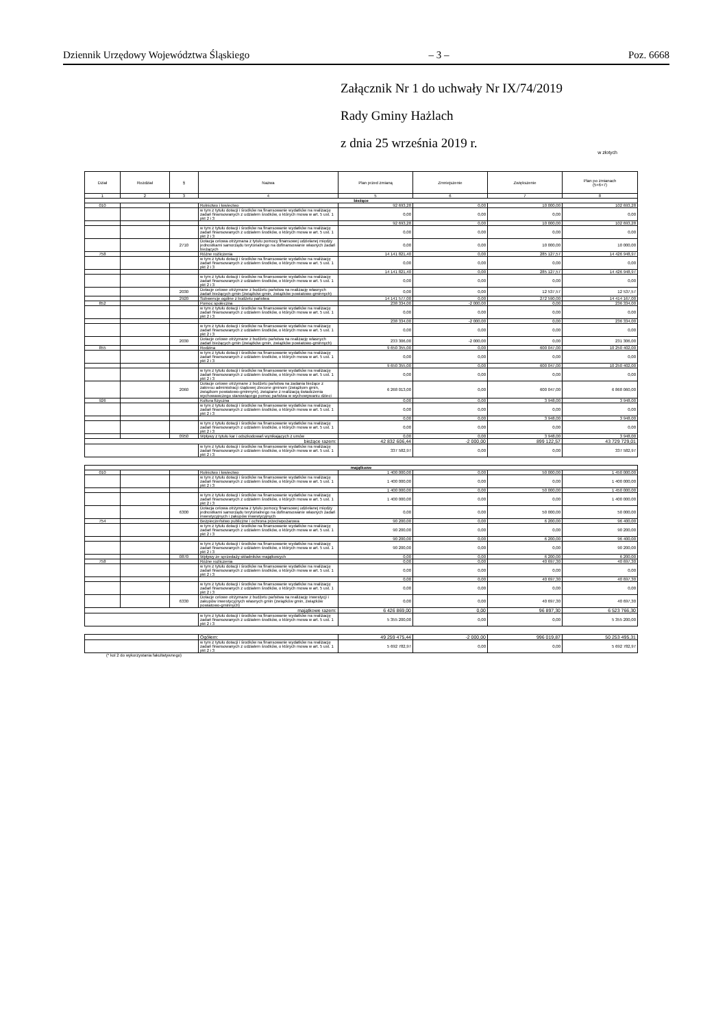Dziennik Urzędowy Województwa Śląskiego – 3 – Poz. 6668
Załącznik Nr 1 do uchwały Nr IX/74/2019
Rady Gminy Hażlach
z dnia 25 września 2019 r.
w złotych
| Dział | Rozdział | § | Nazwa | Plan przed zmianą | Zmniejszenie | Zwiększenie | Plan po zmianach (5+6+7) |
| --- | --- | --- | --- | --- | --- | --- | --- |
| 1 | 2 | 3 | 4 | 5 | 6 | 7 | 8 |
| bieżące | | | | | | | |
| 010 | | | Rolnictwo i łowiectwo | 92 693,28 | 0,00 | 10 000,00 | 102 693,28 |
| | | | w tym z tytułu dotacji i środków na finansowanie wydatków na realizację zadań finansowanych z udziałem środków, o których mowa w art. 5 ust. 1 pkt 2 i 3 | 0,00 | 0,00 | 0,00 | 0,00 |
| | | | | 92 693,28 | 0,00 | 10 000,00 | 102 693,28 |
| | | | w tym z tytułu dotacji i środków na finansowanie wydatków na realizację zadań finansowanych z udziałem środków, o których mowa w art. 5 ust. 1 pkt 2 i 3 | 0,00 | 0,00 | 0,00 | 0,00 |
| | | 2710 | Dotacja celowa otrzymana z tytułu pomocy finansowej udzielanej między jednostkami samorządu terytorialnego na dofinansowanie własnych zadań bieżących | 0,00 | 0,00 | 10 000,00 | 10 000,00 |
| 758 | | | Różne rozliczenia | 14 141 821,40 | 0,00 | 285 127,57 | 14 426 948,97 |
| | | | w tym z tytułu dotacji i środków na finansowanie wydatków na realizację zadań finansowanych z udziałem środków, o których mowa w art. 5 ust. 1 pkt 2 i 3 | 0,00 | 0,00 | 0,00 | 0,00 |
| | | | | 14 141 821,40 | 0,00 | 285 127,57 | 14 426 948,97 |
| | | | w tym z tytułu dotacji i środków na finansowanie wydatków na realizację zadań finansowanych z udziałem środków, o których mowa w art. 5 ust. 1 pkt 2 i 3 | 0,00 | 0,00 | 0,00 | 0,00 |
| | | 2030 | Dotacje celowe otrzymane z budżetu państwa na realizację własnych zadań bieżących gmin (związków gmin, związków powiatowo-gminnych) | 0,00 | 0,00 | 12 537,57 | 12 537,57 |
| | | 2920 | Subwencje ogólne z budżetu państwa | 14 141 577,00 | 0,00 | 272 590,00 | 14 414 167,00 |
| 852 | | | Pomoc społeczna | 238 334,00 | -2 000,00 | 0,00 | 236 334,00 |
| | | | w tym z tytułu dotacji i środków na finansowanie wydatków na realizację zadań finansowanych z udziałem środków, o których mowa w art. 5 ust. 1 pkt 2 i 3 | 0,00 | 0,00 | 0,00 | 0,00 |
| | | | | 238 334,00 | -2 000,00 | 0,00 | 236 334,00 |
| | | | w tym z tytułu dotacji i środków na finansowanie wydatków na realizację zadań finansowanych z udziałem środków, o których mowa w art. 5 ust. 1 pkt 2 i 3 | 0,00 | 0,00 | 0,00 | 0,00 |
| | | 2030 | Dotacje celowe otrzymane z budżetu państwa na realizację własnych zadań bieżących gmin (związków gmin, związków powiatowo-gminnych) | 233 306,00 | -2 000,00 | 0,00 | 231 306,00 |
| 855 | | | Rodzina | 9 650 355,00 | 0,00 | 600 047,00 | 10 250 402,00 |
| | | | w tym z tytułu dotacji i środków na finansowanie wydatków na realizację zadań finansowanych z udziałem środków, o których mowa w art. 5 ust. 1 pkt 2 i 3 | 0,00 | 0,00 | 0,00 | 0,00 |
| | | | | 9 650 355,00 | 0,00 | 600 047,00 | 10 250 402,00 |
| | | | w tym z tytułu dotacji i środków na finansowanie wydatków na realizację zadań finansowanych z udziałem środków, o których mowa w art. 5 ust. 1 pkt 2 i 3 | 0,00 | 0,00 | 0,00 | 0,00 |
| | | 2060 | Dotacje celowe otrzymane z budżetu państwa na zadania bieżące z zakresu administracji rządowej zlecone gminom (związkom gmin, związkom powiatowo-gminnym), związane z realizacją świadczenia wychowawczego stanowiącego pomoc państwa w wychowywaniu dzieci | 6 268 013,00 | 0,00 | 600 047,00 | 6 868 060,00 |
| 926 | | | Kultura fizyczna | 0,00 | 0,00 | 3 948,00 | 3 948,00 |
| | | | w tym z tytułu dotacji i środków na finansowanie wydatków na realizację zadań finansowanych z udziałem środków, o których mowa w art. 5 ust. 1 pkt 2 i 3 | 0,00 | 0,00 | 0,00 | 0,00 |
| | | | | 0,00 | 0,00 | 3 948,00 | 3 948,00 |
| | | | w tym z tytułu dotacji i środków na finansowanie wydatków na realizację zadań finansowanych z udziałem środków, o których mowa w art. 5 ust. 1 pkt 2 i 3 | 0,00 | 0,00 | 0,00 | 0,00 |
| | | 0950 | Wpływy z tytułu kar i odszkodowań wynikających z umów | 0,00 | 0,00 | 3 948,00 | 3 948,00 |
| bieżące razem: | | | | 42 832 606,44 | -2 000,00 | 899 122,57 | 43 729 729,01 |
| | | | w tym z tytułu dotacji i środków na finansowanie wydatków na realizację zadań finansowanych z udziałem środków, o których mowa w art. 5 ust. 1 pkt 2 i 3 | 337 582,97 | 0,00 | 0,00 | 337 582,97 |
| majątkowe | | | | | | | |
| 010 | | | Rolnictwo i łowiectwo | 1 400 000,00 | 0,00 | 50 000,00 | 1 450 000,00 |
| | | | w tym z tytułu dotacji i środków na finansowanie wydatków na realizację zadań finansowanych z udziałem środków, o których mowa w art. 5 ust. 1 pkt 2 i 3 | 1 400 000,00 | 0,00 | 0,00 | 1 400 000,00 |
| | | | | 1 400 000,00 | 0,00 | 50 000,00 | 1 450 000,00 |
| | | | w tym z tytułu dotacji i środków na finansowanie wydatków na realizację zadań finansowanych z udziałem środków, o których mowa w art. 5 ust. 1 pkt 2 i 3 | 1 400 000,00 | 0,00 | 0,00 | 1 400 000,00 |
| | | 6300 | Dotacja celowa otrzymana z tytułu pomocy finansowej udzielanej między jednostkami samorządu terytorialnego na dofinansowanie własnych zadań inwestycyjnych i zakupów inwestycyjnych | 0,00 | 0,00 | 50 000,00 | 50 000,00 |
| 754 | | | Bezpieczeństwo publiczne i ochrona przeciwpożarowa | 90 200,00 | 0,00 | 6 200,00 | 96 400,00 |
| | | | w tym z tytułu dotacji i środków na finansowanie wydatków na realizację zadań finansowanych z udziałem środków, o których mowa w art. 5 ust. 1 pkt 2 i 3 | 90 200,00 | 0,00 | 0,00 | 90 200,00 |
| | | | | 90 200,00 | 0,00 | 6 200,00 | 96 400,00 |
| | | | w tym z tytułu dotacji i środków na finansowanie wydatków na realizację zadań finansowanych z udziałem środków, o których mowa w art. 5 ust. 1 pkt 2 i 3 | 90 200,00 | 0,00 | 0,00 | 90 200,00 |
| | | 0870 | Wpływy ze sprzedaży składników majątkowych | 0,00 | 0,00 | 6 200,00 | 6 200,00 |
| 758 | | | Różne rozliczenia | 0,00 | 0,00 | 40 697,30 | 40 697,30 |
| | | | w tym z tytułu dotacji i środków na finansowanie wydatków na realizację zadań finansowanych z udziałem środków, o których mowa w art. 5 ust. 1 pkt 2 i 3 | 0,00 | 0,00 | 0,00 | 0,00 |
| | | | | 0,00 | 0,00 | 40 697,30 | 40 697,30 |
| | | | w tym z tytułu dotacji i środków na finansowanie wydatków na realizację zadań finansowanych z udziałem środków, o których mowa w art. 5 ust. 1 pkt 2 i 3 | 0,00 | 0,00 | 0,00 | 0,00 |
| | | 6330 | Dotacje celowe otrzymane z budżetu państwa na realizację inwestycji i zakupów inwestycyjnych własnych gmin (związków gmin, związków powiatowo-gminnych) | 0,00 | 0,00 | 40 697,30 | 40 697,30 |
| majątkowe razem: | | | | 6 426 869,00 | 0,00 | 96 897,30 | 6 523 766,30 |
| | | | w tym z tytułu dotacji i środków na finansowanie wydatków na realizację zadań finansowanych z udziałem środków, o których mowa w art. 5 ust. 1 pkt 2 i 3 | 5 355 200,00 | 0,00 | 0,00 | 5 355 200,00 |
| | | | Ogółem: | 49 259 475,44 | -2 000,00 | 996 019,87 | 50 253 495,31 |
| | | | w tym z tytułu dotacji i środków na finansowanie wydatków na realizację zadań finansowanych z udziałem środków, o których mowa w art. 5 ust. 1 pkt 2 i 3 | 5 692 782,97 | 0,00 | 0,00 | 5 692 782,97 |
(* kol 2 do wykorzystania fakultatywnego)